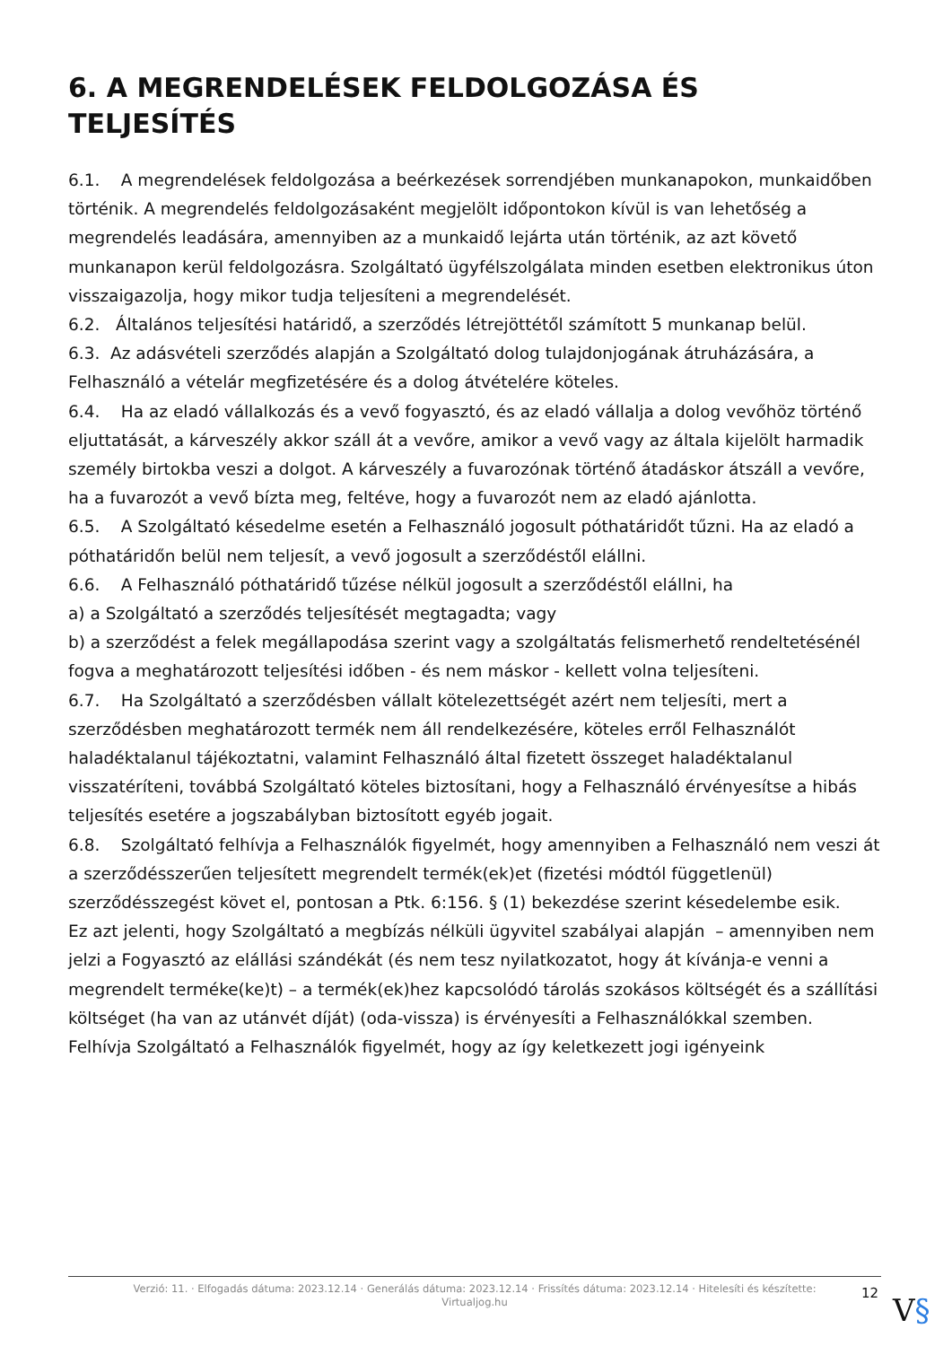6. A MEGRENDELÉSEK FELDOLGOZÁSA ÉS TELJESÍTÉS
6.1. A megrendelések feldolgozása a beérkezések sorrendjében munkanapokon, munkaidőben történik. A megrendelés feldolgozásaként megjelölt időpontokon kívül is van lehetőség a megrendelés leadására, amennyiben az a munkaidő lejárta után történik, az azt követő munkanapon kerül feldolgozásra. Szolgáltató ügyfélszolgálata minden esetben elektronikus úton visszaigazolja, hogy mikor tudja teljesíteni a megrendelését.
6.2. Általános teljesítési határidő, a szerződés létrejöttétől számított 5 munkanap belül.
6.3. Az adásvételi szerződés alapján a Szolgáltató dolog tulajdonjogának átruházására, a Felhasználó a vételár megfizetésére és a dolog átvételére köteles.
6.4. Ha az eladó vállalkozás és a vevő fogyasztó, és az eladó vállalja a dolog vevőhöz történő eljuttatását, a kárveszély akkor száll át a vevőre, amikor a vevő vagy az általa kijelölt harmadik személy birtokba veszi a dolgot. A kárveszély a fuvarozónak történő átadáskor átszáll a vevőre, ha a fuvarozót a vevő bízta meg, feltéve, hogy a fuvarozót nem az eladó ajánlotta.
6.5. A Szolgáltató késedelme esetén a Felhasználó jogosult póthatáridőt tűzni. Ha az eladó a póthatáridőn belül nem teljesít, a vevő jogosult a szerződéstől elállni.
6.6. A Felhasználó póthatáridő tűzése nélkül jogosult a szerződéstől elállni, ha
a) a Szolgáltató a szerződés teljesítését megtagadta; vagy
b) a szerződést a felek megállapodása szerint vagy a szolgáltatás felismerhető rendeltetésénél fogva a meghatározott teljesítési időben - és nem máskor - kellett volna teljesíteni.
6.7. Ha Szolgáltató a szerződésben vállalt kötelezettségét azért nem teljesíti, mert a szerződésben meghatározott termék nem áll rendelkezésére, köteles erről Felhasználót haladéktalanul tájékoztatni, valamint Felhasználó által fizetett összeget haladéktalanul visszatéríteni, továbbá Szolgáltató köteles biztosítani, hogy a Felhasználó érvényesítse a hibás teljesítés esetére a jogszabályban biztosított egyéb jogait.
6.8. Szolgáltató felhívja a Felhasználók figyelmét, hogy amennyiben a Felhasználó nem veszi át a szerződésszerűen teljesített megrendelt termék(ek)et (fizetési módtól függetlenül) szerződésszegést követ el, pontosan a Ptk. 6:156. § (1) bekezdése szerint késedelembe esik.
Ez azt jelenti, hogy Szolgáltató a megbízás nélküli ügyvitel szabályai alapján – amennyiben nem jelzi a Fogyasztó az elállási szándékát (és nem tesz nyilatkozatot, hogy át kívánja-e venni a megrendelt terméke(ke)t) – a termék(ek)hez kapcsolódó tárolás szokásos költségét és a szállítási költséget (ha van az utánvét díját) (oda-vissza) is érvényesíti a Felhasználókkal szemben.
Felhívja Szolgáltató a Felhasználók figyelmét, hogy az így keletkezett jogi igényeink
Verzió: 11. · Elfogadás dátuma: 2023.12.14 · Generálás dátuma: 2023.12.14 · Frissítés dátuma: 2023.12.14 · Hitelesíti és készítette: Virtualjog.hu
12 V§